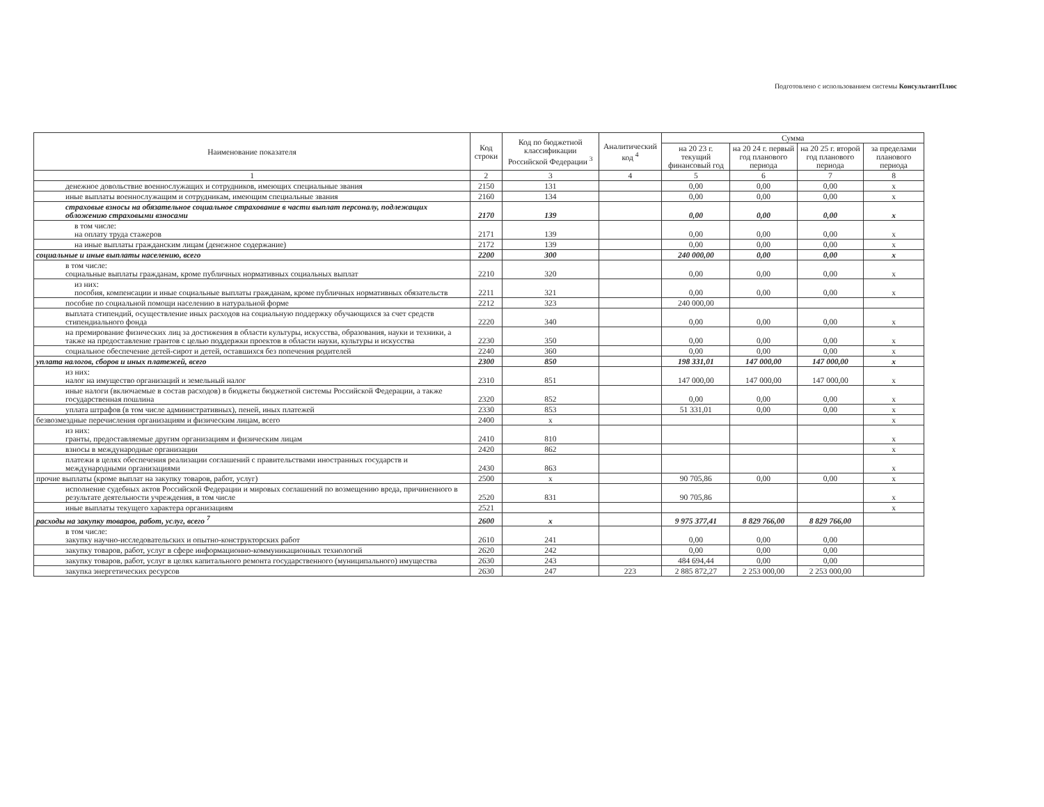Подготовлено с использованием системы КонсультантПлюс
| Наименование показателя | Код строки | Код по бюджетной классификации Российской Федерации <sup>3</sup> | Аналитический код <sup>4</sup> | Сумма | | | |
| --- | --- | --- | --- | --- | --- | --- | --- |
| | | | | на 20 23 г. текущий финансовый год | на 20 24 г. первый год планового периода | на 20 25 г. второй год планового периода | за пределами планового периода |
| 1 | 2 | 3 | 4 | 5 | 6 | 7 | 8 |
| денежное довольствие военнослужащих и сотрудников, имеющих специальные звания | 2150 | 131 | | 0,00 | 0,00 | 0,00 | x |
| иные выплаты военнослужащим и сотрудникам, имеющим специальные звания | 2160 | 134 | | 0,00 | 0,00 | 0,00 | x |
| страховые взносы на обязательное социальное страхование в части выплат персоналу, подлежащих обложению страховыми взносами | 2170 | 139 | | 0,00 | 0,00 | 0,00 | x |
| в том числе: на оплату труда стажеров | 2171 | 139 | | 0,00 | 0,00 | 0,00 | x |
| на иные выплаты гражданским лицам (денежное содержание) | 2172 | 139 | | 0,00 | 0,00 | 0,00 | x |
| социальные и иные выплаты населению, всего | 2200 | 300 | | 240 000,00 | 0,00 | 0,00 | x |
| в том числе: социальные выплаты гражданам, кроме публичных нормативных социальных выплат | 2210 | 320 | | 0,00 | 0,00 | 0,00 | x |
| из них: пособия, компенсации и иные социальные выплаты гражданам, кроме публичных нормативных обязательств | 2211 | 321 | | 0,00 | 0,00 | 0,00 | x |
| пособие по социальной помощи населению в натуральной форме | 2212 | 323 | | 240 000,00 | | | |
| выплата стипендий, осуществление иных расходов на социальную поддержку обучающихся за счет средств стипендиального фонда | 2220 | 340 | | 0,00 | 0,00 | 0,00 | x |
| на премирование физических лиц за достижения в области культуры, искусства, образования, науки и техники, а также на предоставление грантов с целью поддержки проектов в области науки, культуры и искусства | 2230 | 350 | | 0,00 | 0,00 | 0,00 | x |
| социальное обеспечение детей-сирот и детей, оставшихся без попечения родителей | 2240 | 360 | | 0,00 | 0,00 | 0,00 | x |
| уплата налогов, сборов и иных платежей, всего | 2300 | 850 | | 198 331,01 | 147 000,00 | 147 000,00 | x |
| из них: налог на имущество организаций и земельный налог | 2310 | 851 | | 147 000,00 | 147 000,00 | 147 000,00 | x |
| иные налоги (включаемые в состав расходов) в бюджеты бюджетной системы Российской Федерации, а также государственная пошлина | 2320 | 852 | | 0,00 | 0,00 | 0,00 | x |
| уплата штрафов (в том числе административных), пеней, иных платежей | 2330 | 853 | | 51 331,01 | 0,00 | 0,00 | x |
| безвозмездные перечисления организациям и физическим лицам, всего | 2400 | x | | | | | x |
| из них: гранты, предоставляемые другим организациям и физическим лицам | 2410 | 810 | | | | | x |
| взносы в международные организации | 2420 | 862 | | | | | x |
| платежи в целях обеспечения реализации соглашений с правительствами иностранных государств и международными организациями | 2430 | 863 | | | | | x |
| прочие выплаты (кроме выплат на закупку товаров, работ, услуг) | 2500 | x | | 90 705,86 | 0,00 | 0,00 | x |
| исполнение судебных актов Российской Федерации и мировых соглашений по возмещению вреда, причиненного в результате деятельности учреждения, в том числе | 2520 | 831 | | 90 705,86 | | | x |
| иные выплаты текущего характера организациям | 2521 | | | | | | x |
| расходы на закупку товаров, работ, услуг, всего <sup>7</sup> | 2600 | x | | 9 975 377,41 | 8 829 766,00 | 8 829 766,00 | |
| в том числе: закупку научно-исследовательских и опытно-конструкторских работ | 2610 | 241 | | 0,00 | 0,00 | 0,00 | |
| закупку товаров, работ, услуг в сфере информационно-коммуникационных технологий | 2620 | 242 | | 0,00 | 0,00 | 0,00 | |
| закупку товаров, работ, услуг в целях капитального ремонта государственного (муниципального) имущества | 2630 | 243 | | 484 694,44 | 0,00 | 0,00 | |
| закупка энергетических ресурсов | 2630 | 247 | 223 | 2 885 872,27 | 2 253 000,00 | 2 253 000,00 | |